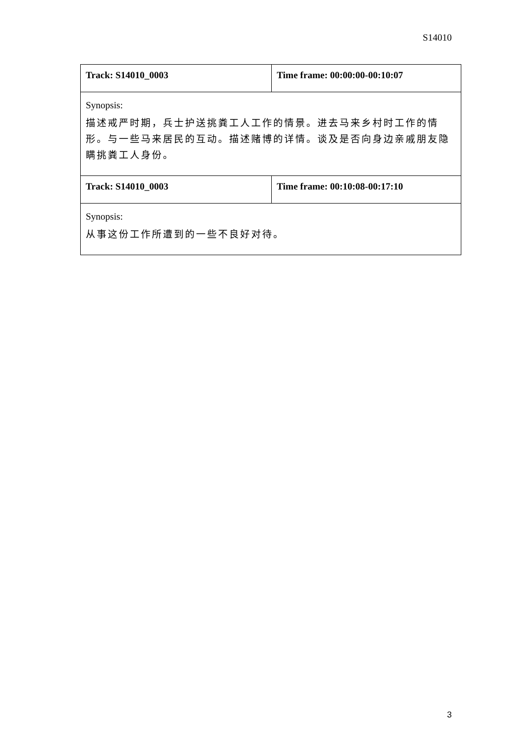S14010
| Track: S14010_0003 | Time frame: 00:00:00-00:10:07 |
| Synopsis: 描述戒严时期，兵士护送挑粪工人工作的情景。进去马来乡村时工作的情形。与一些马来居民的互动。描述赌博的详情。谈及是否向身边亲戚朋友隐瞒挑粪工人身份。 | |
| Track: S14010_0003 | Time frame: 00:10:08-00:17:10 |
| Synopsis: 从事这份工作所遭到的一些不良好对待。 | |
3